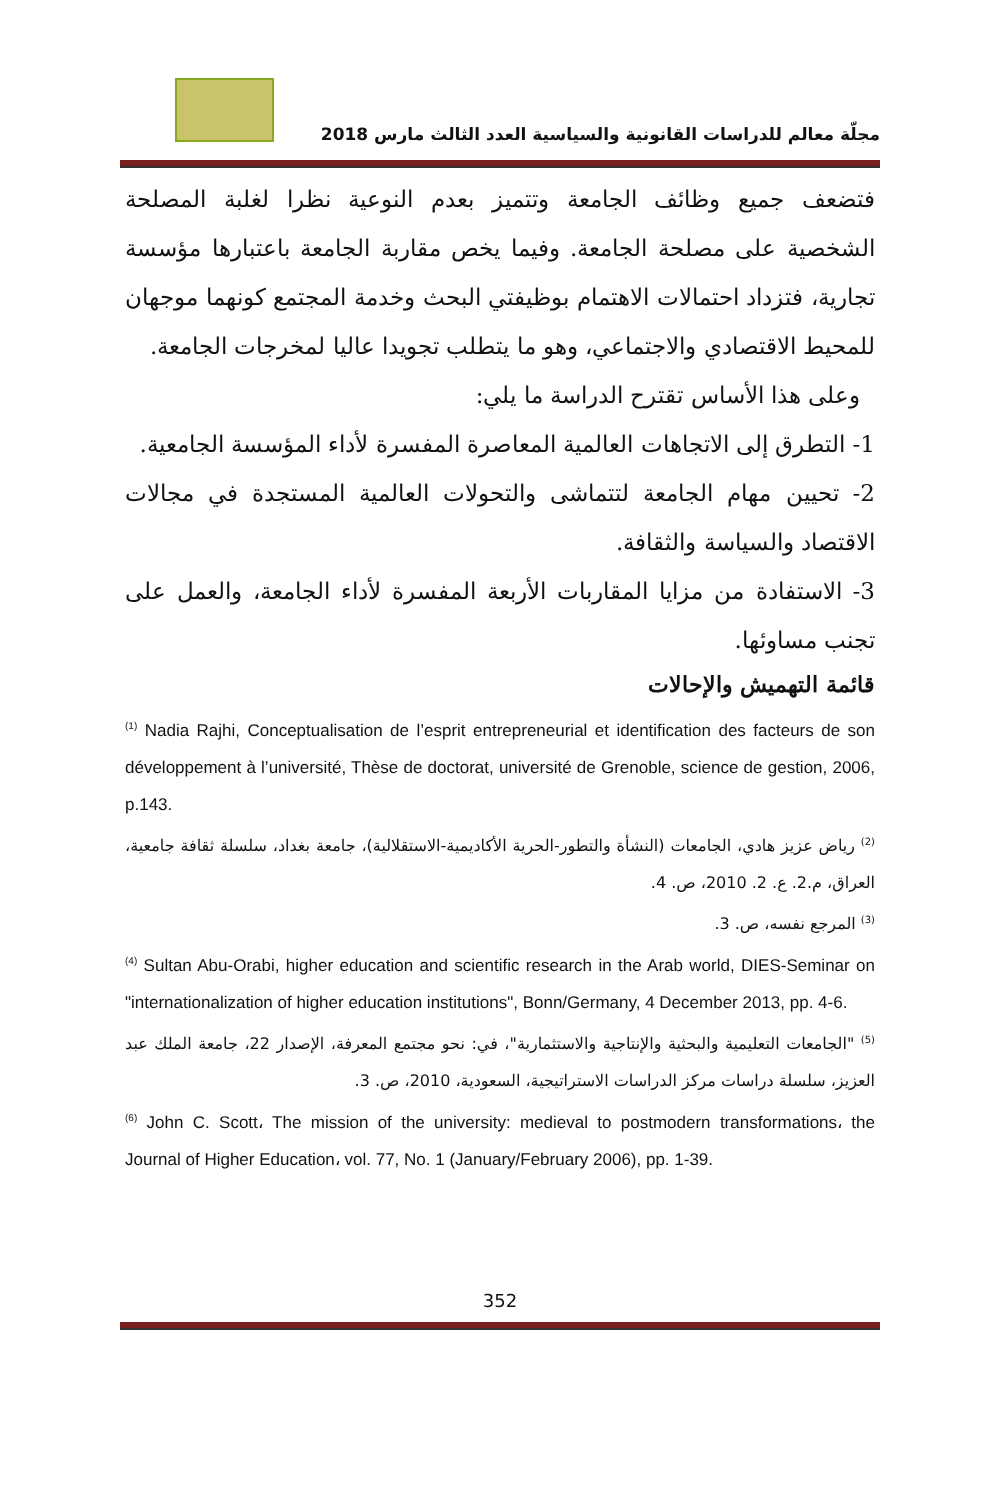مجلّة معالم للدراسات القانونية والسياسية العدد الثالث مارس 2018
فتضعف جميع وظائف الجامعة وتتميز بعدم النوعية نظرا لغلبة المصلحة الشخصية على مصلحة الجامعة. وفيما يخص مقاربة الجامعة باعتبارها مؤسسة تجارية، فتزداد احتمالات الاهتمام بوظيفتي البحث وخدمة المجتمع كونهما موجهان للمحيط الاقتصادي والاجتماعي، وهو ما يتطلب تجويدا عاليا لمخرجات الجامعة.
وعلى هذا الأساس تقترح الدراسة ما يلي:
1- التطرق إلى الاتجاهات العالمية المعاصرة المفسرة لأداء المؤسسة الجامعية.
2- تحيين مهام الجامعة لتتماشى والتحولات العالمية المستجدة في مجالات الاقتصاد والسياسة والثقافة.
3- الاستفادة من مزايا المقاربات الأربعة المفسرة لأداء الجامعة، والعمل على تجنب مساوئها.
قائمة التهميش والإحالات
<sup>(1)</sup> Nadia Rajhi, Conceptualisation de l’esprit entrepreneurial et identification des facteurs de son développement à l’université, Thèse de doctorat, université de Grenoble, science de gestion, 2006, p.143.
<sup>(2)</sup> رياض عزيز هادي، الجامعات (النشأة والتطور-الحرية الأكاديمية-الاستقلالية)، جامعة بغداد، سلسلة ثقافة جامعية، العراق، م.2. ع. 2. 2010، ص. 4.
<sup>(3)</sup> المرجع نفسه، ص. 3.
<sup>(4)</sup> Sultan Abu-Orabi, higher education and scientific research in the Arab world, DIES-Seminar on "internationalization of higher education institutions", Bonn/Germany, 4 December 2013, pp. 4-6.
<sup>(5)</sup> "الجامعات التعليمية والبحثية والإنتاجية والاستثمارية"، في: نحو مجتمع المعرفة، الإصدار 22، جامعة الملك عبد العزيز، سلسلة دراسات مركز الدراسات الاستراتيجية، السعودية، 2010، ص. 3.
<sup>(6)</sup> John C. Scott، The mission of the university: medieval to postmodern transformations، the Journal of Higher Education، vol. 77, No. 1 (January/February 2006), pp. 1-39.
352